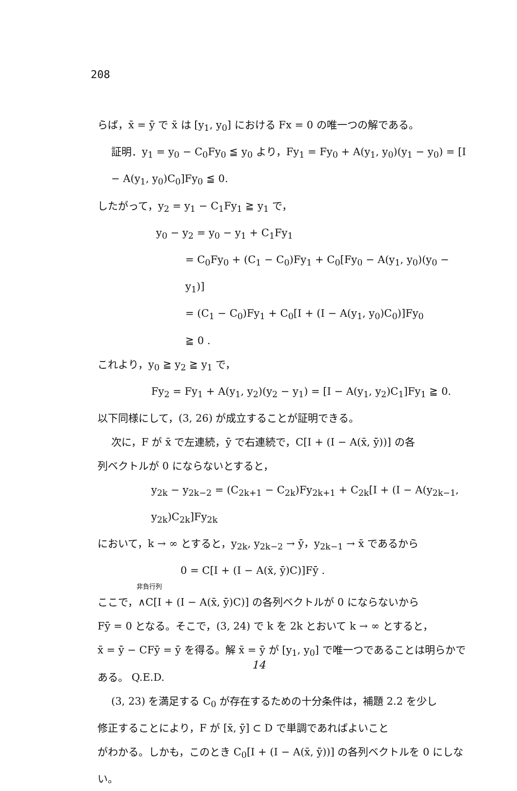208
らば，x̄ = ȳ で x̄ は [y<sub>1</sub>, y<sub>0</sub>] における Fx = 0 の唯一つの解である。
証明．y<sub>1</sub> = y<sub>0</sub> − C<sub>0</sub>Fy<sub>0</sub> ≦ y<sub>0</sub> より，Fy<sub>1</sub> = Fy<sub>0</sub> + A(y<sub>1</sub>, y<sub>0</sub>)(y<sub>1</sub> − y<sub>0</sub>) = [I − A(y<sub>1</sub>, y<sub>0</sub>)C<sub>0</sub>]Fy<sub>0</sub> ≦ 0.
したがって，y<sub>2</sub> = y<sub>1</sub> − C<sub>1</sub>Fy<sub>1</sub> ≧ y<sub>1</sub> で，
y<sub>0</sub> − y<sub>2</sub> = y<sub>0</sub> − y<sub>1</sub> + C<sub>1</sub>Fy<sub>1</sub>
= C<sub>0</sub>Fy<sub>0</sub> + (C<sub>1</sub> − C<sub>0</sub>)Fy<sub>1</sub> + C<sub>0</sub>[Fy<sub>0</sub> − A(y<sub>1</sub>, y<sub>0</sub>)(y<sub>0</sub> − y<sub>1</sub>)]
= (C<sub>1</sub> − C<sub>0</sub>)Fy<sub>1</sub> + C<sub>0</sub>[I + (I − A(y<sub>1</sub>, y<sub>0</sub>)C<sub>0</sub>)]Fy<sub>0</sub>
≧ 0 .
これより，y<sub>0</sub> ≧ y<sub>2</sub> ≧ y<sub>1</sub> で，
Fy<sub>2</sub> = Fy<sub>1</sub> + A(y<sub>1</sub>, y<sub>2</sub>)(y<sub>2</sub> − y<sub>1</sub>) = [I − A(y<sub>1</sub>, y<sub>2</sub>)C<sub>1</sub>]Fy<sub>1</sub> ≧ 0.
以下同様にして，(3, 26) が成立することが証明できる。
次に，F が x̄ で左連続，ȳ で右連続で，C[I + (I − A(x̄, ȳ))] の各
列ベクトルが 0 にならないとすると，
y<sub>2k</sub> − y<sub>2k−2</sub> = (C<sub>2k+1</sub> − C<sub>2k</sub>)Fy<sub>2k+1</sub> + C<sub>2k</sub>[I + (I − A(y<sub>2k−1</sub>, y<sub>2k</sub>)C<sub>2k</sub>]Fy<sub>2k</sub>
において，k → ∞ とすると，y<sub>2k</sub>, y<sub>2k−2</sub> → ȳ，y<sub>2k−1</sub> → x̄ であるから
0 = C[I + (I − A(x̄, ȳ)C)]Fȳ .
非負行列
ここで，∧C[I + (I − A(x̄, ȳ)C)] の各列ベクトルが 0 にならないから
Fȳ = 0 となる。そこで，(3, 24) で k を 2k とおいて k → ∞ とすると，
x̄ = ȳ − CFȳ = ȳ を得る。解 x̄ = ȳ が [y<sub>1</sub>, y<sub>0</sub>] で唯一つであることは明らかである。 Q.E.D.
(3, 23) を満足する C<sub>0</sub> が存在するための十分条件は，補題 2.2 を少し
修正することにより，F が [x̄, ȳ] ⊂ D で単調であればよいこと
がわかる。しかも，このとき C<sub>0</sub>[I + (I − A(x̄, ȳ))] の各列ベクトルを 0 にしない。
14